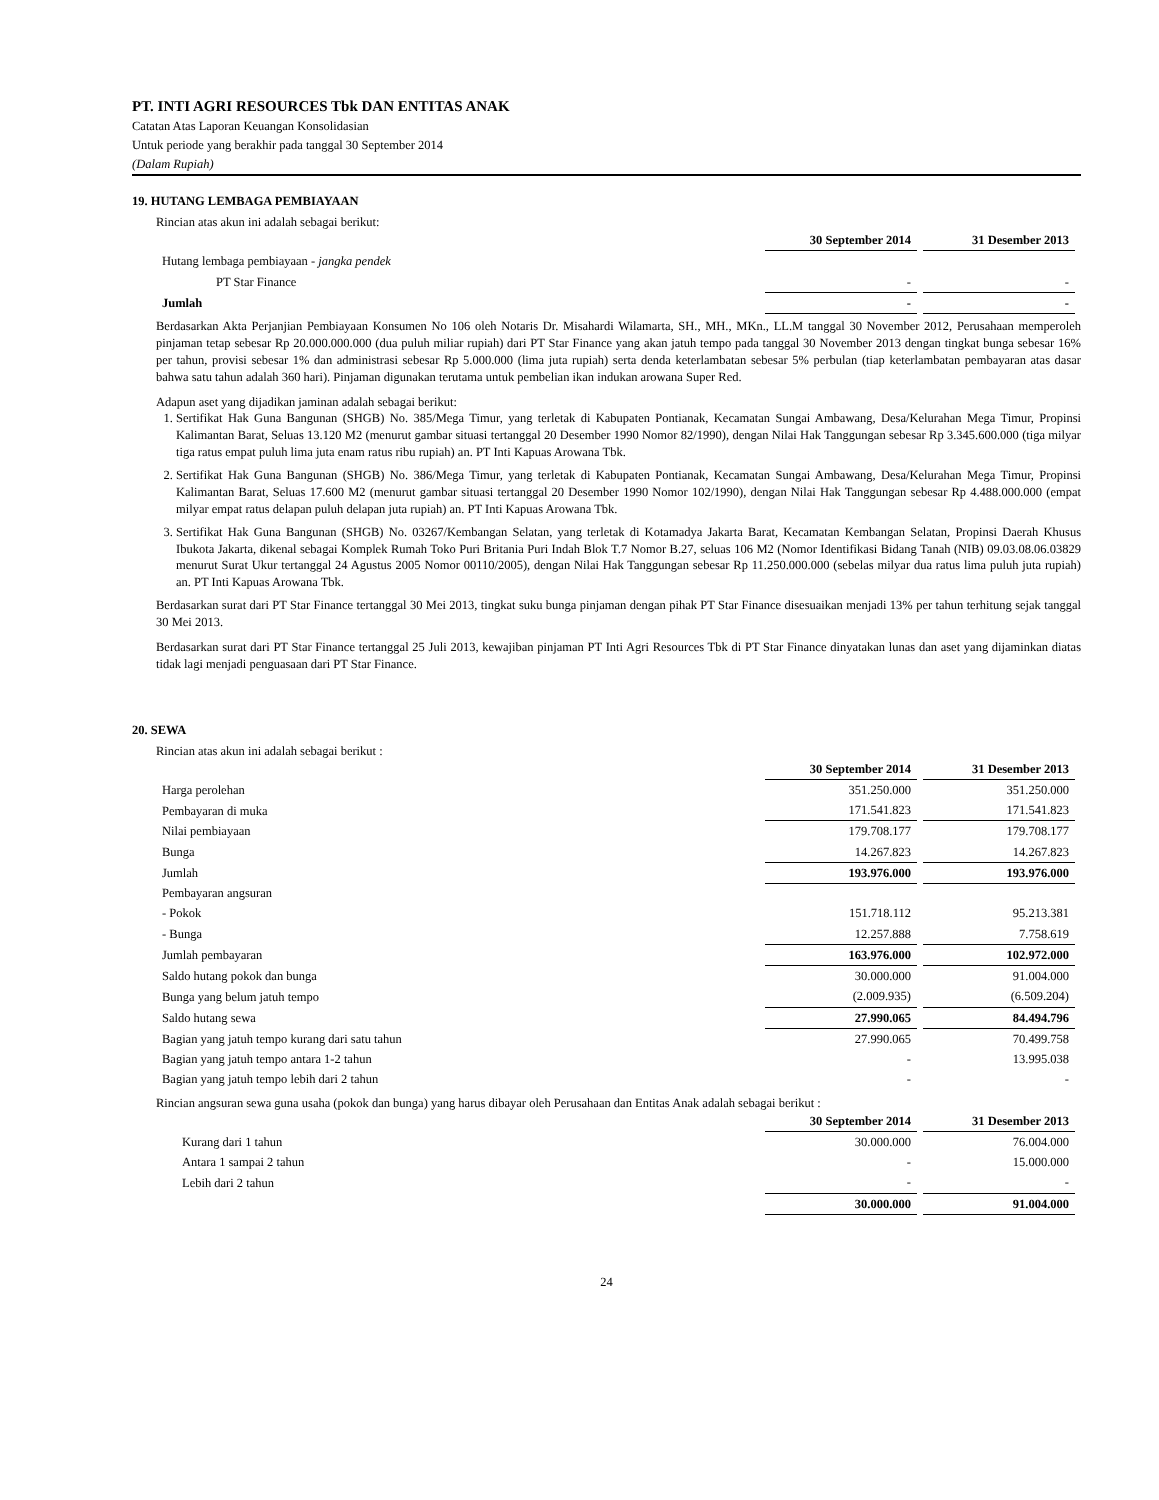PT. INTI AGRI RESOURCES Tbk DAN ENTITAS ANAK
Catatan Atas Laporan Keuangan Konsolidasian
Untuk periode yang berakhir pada tanggal 30 September 2014
(Dalam Rupiah)
19. HUTANG LEMBAGA PEMBIAYAAN
Rincian atas akun ini adalah sebagai berikut:
| | 30 September 2014 | 31 Desember 2013 |
| Hutang lembaga pembiayaan - jangka pendek | | |
| PT Star Finance | - | - |
| Jumlah | - | - |
Berdasarkan Akta Perjanjian Pembiayaan Konsumen No 106 oleh Notaris Dr. Misahardi Wilamarta, SH., MH., MKn., LL.M tanggal 30 November 2012, Perusahaan memperoleh pinjaman tetap sebesar Rp 20.000.000.000 (dua puluh miliar rupiah) dari PT Star Finance yang akan jatuh tempo pada tanggal 30 November 2013 dengan tingkat bunga sebesar 16% per tahun, provisi sebesar 1% dan administrasi sebesar Rp 5.000.000 (lima juta rupiah) serta denda keterlambatan sebesar 5% perbulan (tiap keterlambatan pembayaran atas dasar bahwa satu tahun adalah 360 hari). Pinjaman digunakan terutama untuk pembelian ikan indukan arowana Super Red.
Adapun aset yang dijadikan jaminan adalah sebagai berikut:
1. Sertifikat Hak Guna Bangunan (SHGB) No. 385/Mega Timur, yang terletak di Kabupaten Pontianak, Kecamatan Sungai Ambawang, Desa/Kelurahan Mega Timur, Propinsi Kalimantan Barat, Seluas 13.120 M2 (menurut gambar situasi tertanggal 20 Desember 1990 Nomor 82/1990), dengan Nilai Hak Tanggungan sebesar Rp 3.345.600.000 (tiga milyar tiga ratus empat puluh lima juta enam ratus ribu rupiah) an. PT Inti Kapuas Arowana Tbk.
2. Sertifikat Hak Guna Bangunan (SHGB) No. 386/Mega Timur, yang terletak di Kabupaten Pontianak, Kecamatan Sungai Ambawang, Desa/Kelurahan Mega Timur, Propinsi Kalimantan Barat, Seluas 17.600 M2 (menurut gambar situasi tertanggal 20 Desember 1990 Nomor 102/1990), dengan Nilai Hak Tanggungan sebesar Rp 4.488.000.000 (empat milyar empat ratus delapan puluh delapan juta rupiah) an. PT Inti Kapuas Arowana Tbk.
3. Sertifikat Hak Guna Bangunan (SHGB) No. 03267/Kembangan Selatan, yang terletak di Kotamadya Jakarta Barat, Kecamatan Kembangan Selatan, Propinsi Daerah Khusus Ibukota Jakarta, dikenal sebagai Komplek Rumah Toko Puri Britania Puri Indah Blok T.7 Nomor B.27, seluas 106 M2 (Nomor Identifikasi Bidang Tanah (NIB) 09.03.08.06.03829 menurut Surat Ukur tertanggal 24 Agustus 2005 Nomor 00110/2005), dengan Nilai Hak Tanggungan sebesar Rp 11.250.000.000 (sebelas milyar dua ratus lima puluh juta rupiah) an. PT Inti Kapuas Arowana Tbk.
Berdasarkan surat dari PT Star Finance tertanggal 30 Mei 2013, tingkat suku bunga pinjaman dengan pihak PT Star Finance disesuaikan menjadi 13% per tahun terhitung sejak tanggal 30 Mei 2013.
Berdasarkan surat dari PT Star Finance tertanggal 25 Juli 2013, kewajiban pinjaman PT Inti Agri Resources Tbk di PT Star Finance dinyatakan lunas dan aset yang dijaminkan diatas tidak lagi menjadi penguasaan dari PT Star Finance.
20. SEWA
Rincian atas akun ini adalah sebagai berikut :
| | 30 September 2014 | 31 Desember 2013 |
| Harga perolehan | 351.250.000 | 351.250.000 |
| Pembayaran di muka | 171.541.823 | 171.541.823 |
| Nilai pembiayaan | 179.708.177 | 179.708.177 |
| Bunga | 14.267.823 | 14.267.823 |
| Jumlah | 193.976.000 | 193.976.000 |
| Pembayaran angsuran | | |
| - Pokok | 151.718.112 | 95.213.381 |
| - Bunga | 12.257.888 | 7.758.619 |
| Jumlah pembayaran | 163.976.000 | 102.972.000 |
| Saldo hutang pokok dan bunga | 30.000.000 | 91.004.000 |
| Bunga yang belum jatuh tempo | (2.009.935) | (6.509.204) |
| Saldo hutang sewa | 27.990.065 | 84.494.796 |
| Bagian yang jatuh tempo kurang dari satu tahun | 27.990.065 | 70.499.758 |
| Bagian yang jatuh tempo antara 1-2 tahun | - | 13.995.038 |
| Bagian yang jatuh tempo lebih dari 2 tahun | - | - |
Rincian angsuran sewa guna usaha (pokok dan bunga) yang harus dibayar oleh Perusahaan dan Entitas Anak adalah sebagai berikut :
| | 30 September 2014 | 31 Desember 2013 |
| Kurang dari 1 tahun | 30.000.000 | 76.004.000 |
| Antara 1 sampai 2 tahun | - | 15.000.000 |
| Lebih dari 2 tahun | - | - |
| | 30.000.000 | 91.004.000 |
24